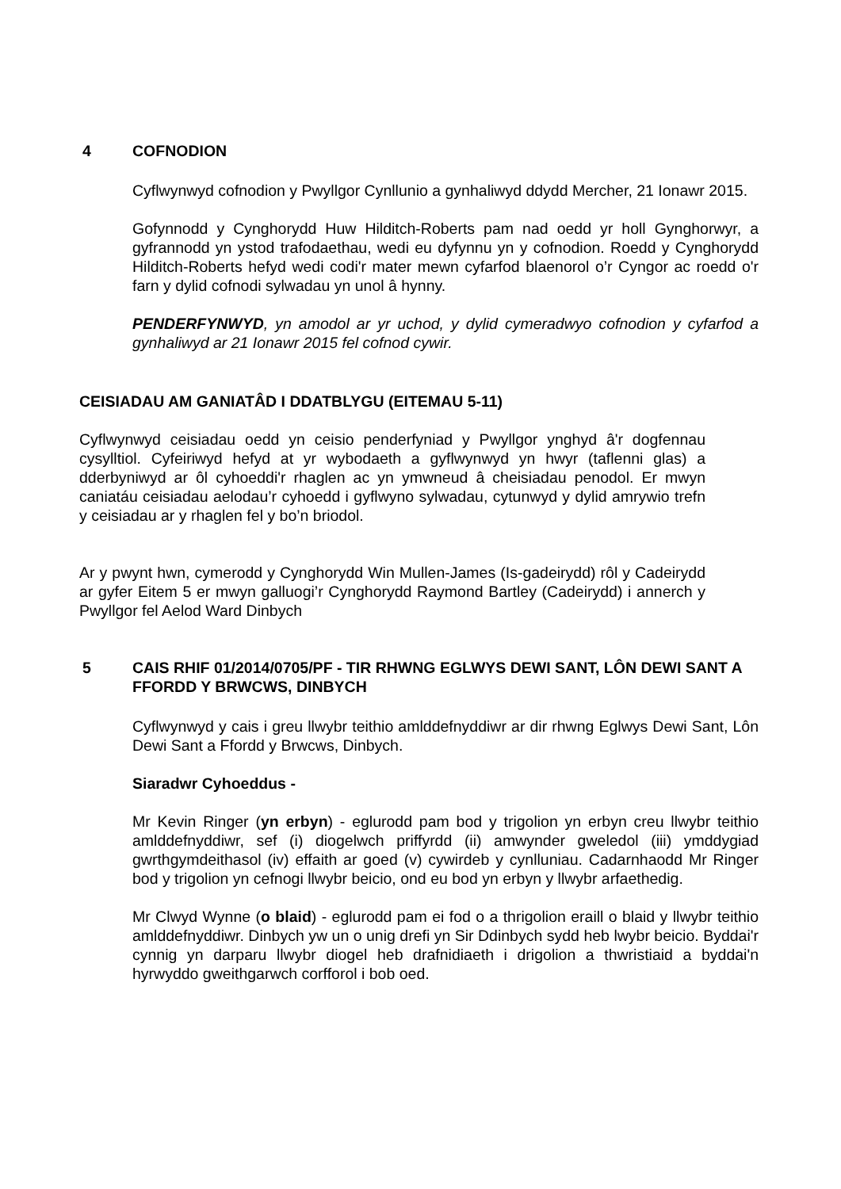4 COFNODION
Cyflwynwyd cofnodion y Pwyllgor Cynllunio a gynhaliwyd ddydd Mercher, 21 Ionawr 2015.
Gofynnodd y Cynghorydd Huw Hilditch-Roberts pam nad oedd yr holl Gynghorwyr, a gyfrannodd yn ystod trafodaethau, wedi eu dyfynnu yn y cofnodion. Roedd y Cynghorydd Hilditch-Roberts hefyd wedi codi'r mater mewn cyfarfod blaenorol o’r Cyngor ac roedd o'r farn y dylid cofnodi sylwadau yn unol â hynny.
PENDERFYNWYD, yn amodol ar yr uchod, y dylid cymeradwyo cofnodion y cyfarfod a gynhaliwyd ar 21 Ionawr 2015 fel cofnod cywir.
CEISIADAU AM GANIATÂD I DDATBLYGU (EITEMAU 5-11)
Cyflwynwyd ceisiadau oedd yn ceisio penderfyniad y Pwyllgor ynghyd â'r dogfennau cysylltiol. Cyfeiriwyd hefyd at yr wybodaeth a gyflwynwyd yn hwyr (taflenni glas) a dderbyniwyd ar ôl cyhoeddi'r rhaglen ac yn ymwneud â cheisiadau penodol. Er mwyn caniatáu ceisiadau aelodau’r cyhoedd i gyflwyno sylwadau, cytunwyd y dylid amrywio trefn y ceisiadau ar y rhaglen fel y bo’n briodol.
Ar y pwynt hwn, cymerodd y Cynghorydd Win Mullen-James (Is-gadeirydd) rôl y Cadeirydd ar gyfer Eitem 5 er mwyn galluogi’r Cynghorydd Raymond Bartley (Cadeirydd) i annerch y Pwyllgor fel Aelod Ward Dinbych
5 CAIS RHIF 01/2014/0705/PF - TIR RHWNG EGLWYS DEWI SANT, LÔN DEWI SANT A FFORDD Y BRWCWS, DINBYCH
Cyflwynwyd y cais i greu llwybr teithio amlddefnyddiwr ar dir rhwng Eglwys Dewi Sant, Lôn Dewi Sant a Ffordd y Brwcws, Dinbych.
Siaradwr Cyhoeddus -
Mr Kevin Ringer (yn erbyn) - eglurodd pam bod y trigolion yn erbyn creu llwybr teithio amlddefnyddiwr, sef (i) diogelwch priffyrdd (ii) amwynder gweledol (iii) ymddygiad gwrthgymdeithasol (iv) effaith ar goed (v) cywirdeb y cynlluniau. Cadarnhaodd Mr Ringer bod y trigolion yn cefnogi llwybr beicio, ond eu bod yn erbyn y llwybr arfaethedig.
Mr Clwyd Wynne (o blaid) - eglurodd pam ei fod o a thrigolion eraill o blaid y llwybr teithio amlddefnyddiwr. Dinbych yw un o unig drefi yn Sir Ddinbych sydd heb lwybr beicio. Byddai'r cynnig yn darparu llwybr diogel heb drafnidiaeth i drigolion a thwristiaid a byddai'n hyrwyddo gweithgarwch corfforol i bob oed.